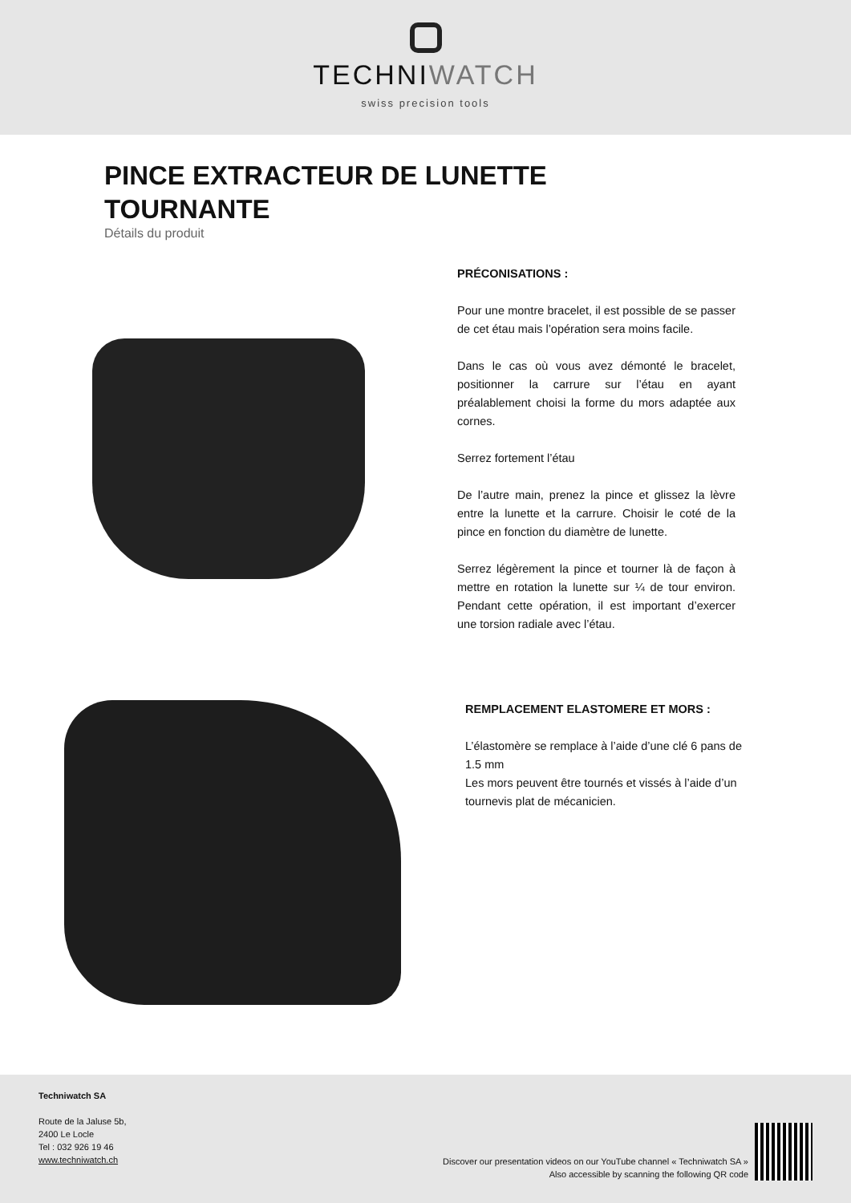TECHNIWATCH
swiss precision tools
PINCE EXTRACTEUR DE LUNETTE
TOURNANTE
Détails du produit
PRÉCONISATIONS :
Pour une montre bracelet, il est possible de se passer de cet étau mais l’opération sera moins facile.
Dans le cas où vous avez démonté le bracelet, positionner la carrure sur l’étau en ayant préalablement choisi la forme du mors adaptée aux cornes.
Serrez fortement l’étau
De l’autre main, prenez la pince et glissez la lèvre entre la lunette et la carrure. Choisir le coté de la pince en fonction du diamètre de lunette.
Serrez légèrement la pince et tourner là de façon à mettre en rotation la lunette sur ¼ de tour environ. Pendant cette opération, il est important d’exercer une torsion radiale avec l’étau.
REMPLACEMENT ELASTOMERE ET MORS :
L’élastomère se remplace à l’aide d’une clé 6 pans de 1.5 mm
Les mors peuvent être tournés et vissés à l’aide d’un tournevis plat de mécanicien.
Techniwatch SA
Route de la Jaluse 5b,
2400 Le Locle
Tel : 032 926 19 46
www.techniwatch.ch
Discover our presentation videos on our YouTube channel « Techniwatch SA »
Also accessible by scanning the following QR code